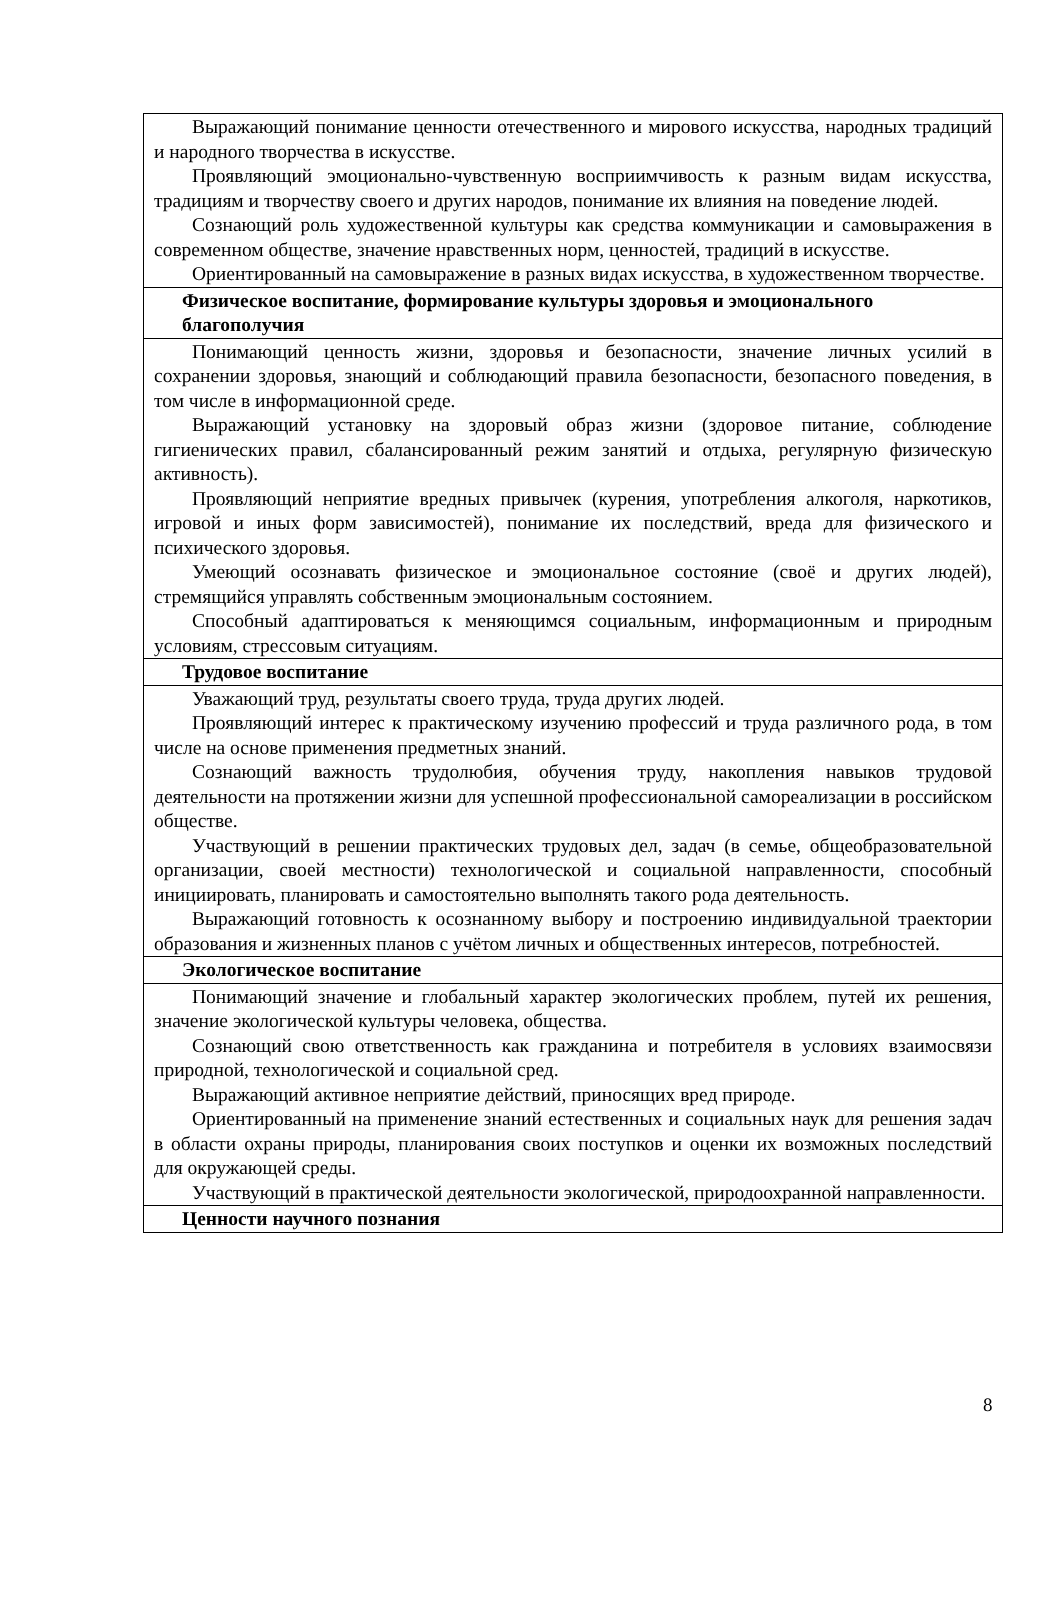| Выражающий понимание ценности отечественного и мирового искусства, народных традиций и народного творчества в искусстве. Проявляющий эмоционально-чувственную восприимчивость к разным видам искусства, традициям и творчеству своего и других народов, понимание их влияния на поведение людей. Сознающий роль художественной культуры как средства коммуникации и самовыражения в современном обществе, значение нравственных норм, ценностей, традиций в искусстве. Ориентированный на самовыражение в разных видах искусства, в художественном творчестве. |
| Физическое воспитание, формирование культуры здоровья и эмоционального благополучия |
| Понимающий ценность жизни, здоровья и безопасности, значение личных усилий в сохранении здоровья, знающий и соблюдающий правила безопасности, безопасного поведения, в том числе в информационной среде. Выражающий установку на здоровый образ жизни (здоровое питание, соблюдение гигиенических правил, сбалансированный режим занятий и отдыха, регулярную физическую активность). Проявляющий неприятие вредных привычек (курения, употребления алкоголя, наркотиков, игровой и иных форм зависимостей), понимание их последствий, вреда для физического и психического здоровья. Умеющий осознавать физическое и эмоциональное состояние (своё и других людей), стремящийся управлять собственным эмоциональным состоянием. Способный адаптироваться к меняющимся социальным, информационным и природным условиям, стрессовым ситуациям. |
| Трудовое воспитание |
| Уважающий труд, результаты своего труда, труда других людей. Проявляющий интерес к практическому изучению профессий и труда различного рода, в том числе на основе применения предметных знаний. Сознающий важность трудолюбия, обучения труду, накопления навыков трудовой деятельности на протяжении жизни для успешной профессиональной самореализации в российском обществе. Участвующий в решении практических трудовых дел, задач (в семье, общеобразовательной организации, своей местности) технологической и социальной направленности, способный инициировать, планировать и самостоятельно выполнять такого рода деятельность. Выражающий готовность к осознанному выбору и построению индивидуальной траектории образования и жизненных планов с учётом личных и общественных интересов, потребностей. |
| Экологическое воспитание |
| Понимающий значение и глобальный характер экологических проблем, путей их решения, значение экологической культуры человека, общества. Сознающий свою ответственность как гражданина и потребителя в условиях взаимосвязи природной, технологической и социальной сред. Выражающий активное неприятие действий, приносящих вред природе. Ориентированный на применение знаний естественных и социальных наук для решения задач в области охраны природы, планирования своих поступков и оценки их возможных последствий для окружающей среды. Участвующий в практической деятельности экологической, природоохранной направленности. |
| Ценности научного познания |
8